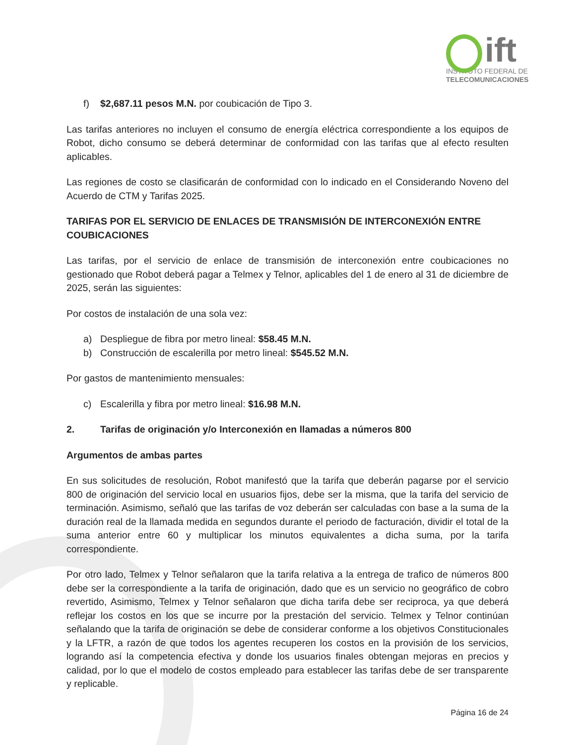ift
INSTITUTO FEDERAL DE
TELECOMUNICACIONES
f) $2,687.11 pesos M.N. por coubicación de Tipo 3.
Las tarifas anteriores no incluyen el consumo de energía eléctrica correspondiente a los equipos de Robot, dicho consumo se deberá determinar de conformidad con las tarifas que al efecto resulten aplicables.
Las regiones de costo se clasificarán de conformidad con lo indicado en el Considerando Noveno del Acuerdo de CTM y Tarifas 2025.
TARIFAS POR EL SERVICIO DE ENLACES DE TRANSMISIÓN DE INTERCONEXIÓN ENTRE COUBICACIONES
Las tarifas, por el servicio de enlace de transmisión de interconexión entre coubicaciones no gestionado que Robot deberá pagar a Telmex y Telnor, aplicables del 1 de enero al 31 de diciembre de 2025, serán las siguientes:
Por costos de instalación de una sola vez:
a) Despliegue de fibra por metro lineal: $58.45 M.N.
b) Construcción de escalerilla por metro lineal: $545.52 M.N.
Por gastos de mantenimiento mensuales:
c) Escalerilla y fibra por metro lineal: $16.98 M.N.
2. Tarifas de originación y/o Interconexión en llamadas a números 800
Argumentos de ambas partes
En sus solicitudes de resolución, Robot manifestó que la tarifa que deberán pagarse por el servicio 800 de originación del servicio local en usuarios fijos, debe ser la misma, que la tarifa del servicio de terminación. Asimismo, señaló que las tarifas de voz deberán ser calculadas con base a la suma de la duración real de la llamada medida en segundos durante el periodo de facturación, dividir el total de la suma anterior entre 60 y multiplicar los minutos equivalentes a dicha suma, por la tarifa correspondiente.
Por otro lado, Telmex y Telnor señalaron que la tarifa relativa a la entrega de trafico de números 800 debe ser la correspondiente a la tarifa de originación, dado que es un servicio no geográfico de cobro revertido, Asimismo, Telmex y Telnor señalaron que dicha tarifa debe ser reciproca, ya que deberá reflejar los costos en los que se incurre por la prestación del servicio. Telmex y Telnor continúan señalando que la tarifa de originación se debe de considerar conforme a los objetivos Constitucionales y la LFTR, a razón de que todos los agentes recuperen los costos en la provisión de los servicios, logrando así la competencia efectiva y donde los usuarios finales obtengan mejoras en precios y calidad, por lo que el modelo de costos empleado para establecer las tarifas debe de ser transparente y replicable.
Página 16 de 24